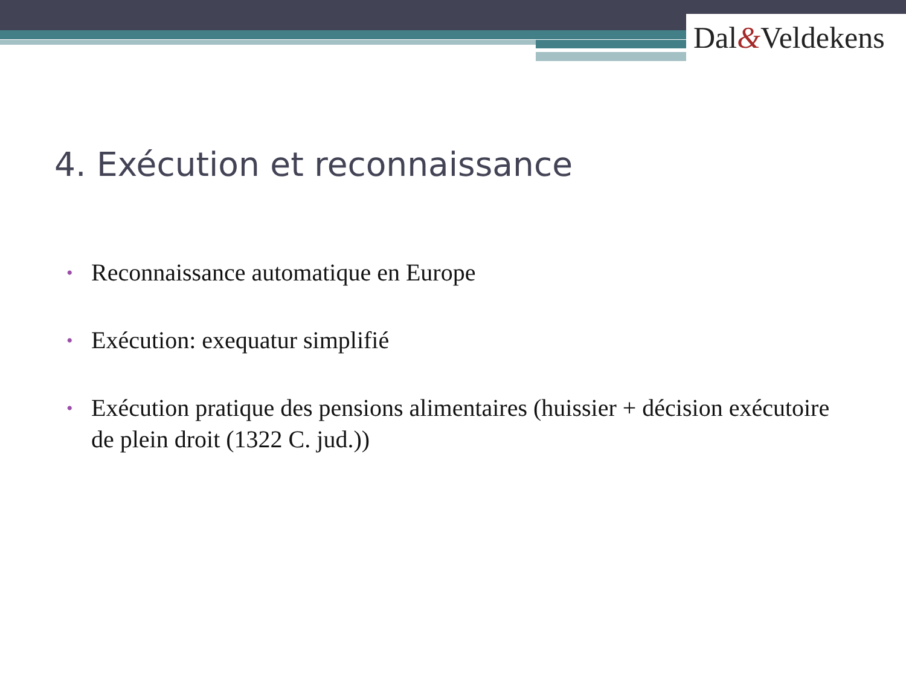Dal&Veldekens
4. Exécution et reconnaissance
• Reconnaissance automatique en Europe
• Exécution: exequatur simplifié
• Exécution pratique des pensions alimentaires (huissier + décision exécutoire de plein droit (1322 C. jud.))